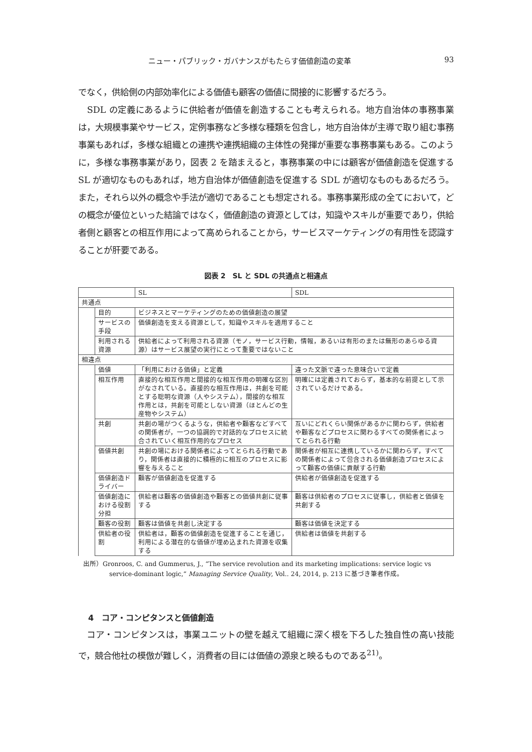ニュー・パブリック・ガバナンスがもたらす価値創造の変革 93
でなく，供給側の内部効率化による価値も顧客の価値に間接的に影響するだろう。
　SDL の定義にあるように供給者が価値を創造することも考えられる。地方自治体の事務事業は，大規模事業やサービス，定例事務など多様な種類を包含し，地方自治体が主導で取り組む事務事業もあれば，多様な組織との連携や連携組織の主体性の発揮が重要な事務事業もある。このように，多様な事務事業があり，図表 2 を踏まえると，事務事業の中には顧客が価値創造を促進する SL が適切なものもあれば，地方自治体が価値創造を促進する SDL が適切なものもあるだろう。また，それら以外の概念や手法が適切であることも想定される。事務事業形成の全てにおいて，どの概念が優位といった結論ではなく，価値創造の資源としては，知識やスキルが重要であり，供給者側と顧客との相互作用によって高められることから，サービスマーケティングの有用性を認識することが肝要である。
図表 2　SL と SDL の共通点と相違点
| | | SL | SDL |
| 共通点 | | | |
| | 目的 | ビジネスとマーケティングのための価値創造の展望 | |
| | サービスの手段 | 価値創造を支える資源として，知識やスキルを適用すること | |
| | 利用される資源 | 供給者によって利用される資源（モノ，サービス行動，情報，あるいは有形のまたは無形のあらゆる資源）はサービス展望の実行にとって重要ではないこと | |
| 相違点 | | | |
| | 価値 | 「利用における価値」と定義 | 違った文脈で違った意味合いで定義 |
| | 相互作用 | 直接的な相互作用と間接的な相互作用の明確な区別がなされている。直接的な相互作用は，共創を可能とする聡明な資源（人やシステム），間接的な相互作用とは，共創を可能としない資源（ほとんどの生産物やシステム） | 明確には定義されておらず，基本的な前提として示されているだけである。 |
| | 共創 | 共創の場がつくるような，供給者や顧客などすべての関係者が，一つの協調的で対話的なプロセスに統合されていく相互作用的なプロセス | 互いにどれくらい関係があるかに関わらず，供給者や顧客などプロセスに関わるすべての関係者によってとられる行動 |
| | 価値共創 | 共創の場における関係者によってとられる行動であり，関係者は直接的に積極的に相互のプロセスに影響を与えること | 関係者が相互に連携しているかに関わらず，すべての関係者によって包含される価値創造プロセスによって顧客の価値に貢献する行動 |
| | 価値創造ドライバー | 顧客が価値創造を促進する | 供給者が価値創造を促進する |
| | 価値創造における役割分担 | 供給者は顧客の価値創造や顧客との価値共創に従事する | 顧客は供給者のプロセスに従事し，供給者と価値を共創する |
| | 顧客の役割 | 顧客は価値を共創し決定する | 顧客は価値を決定する |
| | 供給者の役割 | 供給者は，顧客の価値創造を促進することを通じ，利用による潜在的な価値が埋め込まれた資源を収集する | 供給者は価値を共創する |
出所）Gronroos, C. and Gummerus, J., “The service revolution and its marketing implications: service logic vs service-dominant logic,” Managing Service Quality, Vol.. 24, 2014, p. 213 に基づき筆者作成。
4　コア・コンピタンスと価値創造
　コア・コンピタンスは，事業ユニットの壁を越えて組織に深く根を下ろした独自性の高い技能で，競合他社の模倣が難しく，消費者の目には価値の源泉と映るものである<sup>21)</sup>。